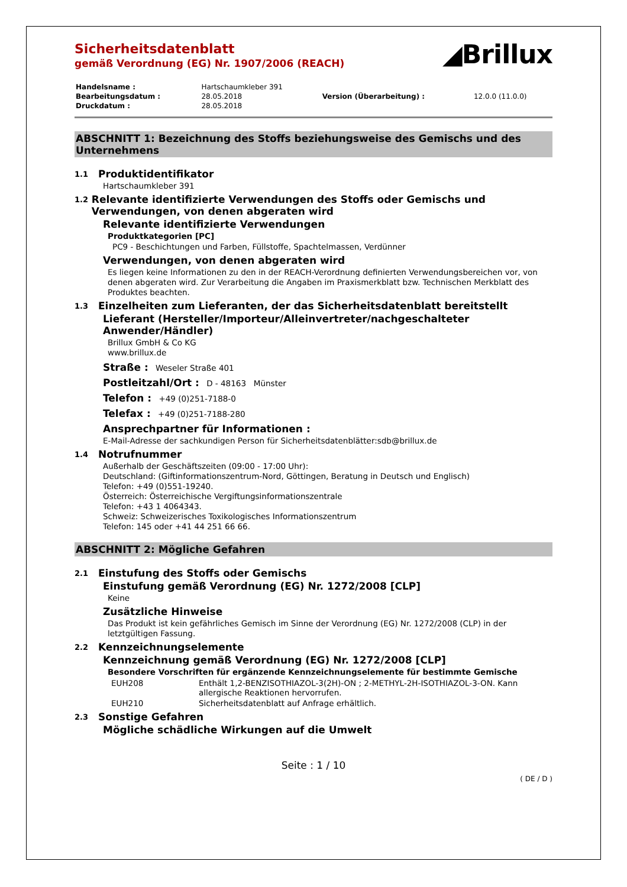◢Brillux
Sicherheitsdatenblatt
gemäß Verordnung (EG) Nr. 1907/2006 (REACH)
| Handelsname : | Hartschaumkleber 391 | | |
| Bearbeitungsdatum : | 28.05.2018 | Version (Überarbeitung) : | 12.0.0 (11.0.0) |
| Druckdatum : | 28.05.2018 | | |
ABSCHNITT 1: Bezeichnung des Stoffs beziehungsweise des Gemischs und des Unternehmens
1.1 Produktidentifikator
Hartschaumkleber 391
1.2 Relevante identifizierte Verwendungen des Stoffs oder Gemischs und Verwendungen, von denen abgeraten wird
Relevante identifizierte Verwendungen
Produktkategorien [PC]
PC9 - Beschichtungen und Farben, Füllstoffe, Spachtelmassen, Verdünner
Verwendungen, von denen abgeraten wird
Es liegen keine Informationen zu den in der REACH-Verordnung definierten Verwendungsbereichen vor, von denen abgeraten wird. Zur Verarbeitung die Angaben im Praxismerkblatt bzw. Technischen Merkblatt des Produktes beachten.
1.3 Einzelheiten zum Lieferanten, der das Sicherheitsdatenblatt bereitstellt
Lieferant (Hersteller/Importeur/Alleinvertreter/nachgeschalteter Anwender/Händler)
Brillux GmbH & Co KG
www.brillux.de
Straße : Weseler Straße 401
Postleitzahl/Ort : D - 48163 Münster
Telefon : +49 (0)251-7188-0
Telefax : +49 (0)251-7188-280
Ansprechpartner für Informationen :
E-Mail-Adresse der sachkundigen Person für Sicherheitsdatenblätter:sdb@brillux.de
1.4 Notrufnummer
Außerhalb der Geschäftszeiten (09:00 - 17:00 Uhr):
Deutschland: (Giftinformationszentrum-Nord, Göttingen, Beratung in Deutsch und Englisch)
Telefon: +49 (0)551-19240.
Österreich: Österreichische Vergiftungsinformationszentrale
Telefon: +43 1 4064343.
Schweiz: Schweizerisches Toxikologisches Informationszentrum
Telefon: 145 oder +41 44 251 66 66.
ABSCHNITT 2: Mögliche Gefahren
2.1 Einstufung des Stoffs oder Gemischs
Einstufung gemäß Verordnung (EG) Nr. 1272/2008 [CLP]
Keine
Zusätzliche Hinweise
Das Produkt ist kein gefährliches Gemisch im Sinne der Verordnung (EG) Nr. 1272/2008 (CLP) in der letztgültigen Fassung.
2.2 Kennzeichnungselemente
Kennzeichnung gemäß Verordnung (EG) Nr. 1272/2008 [CLP]
Besondere Vorschriften für ergänzende Kennzeichnungselemente für bestimmte Gemische
| EUH208 | Enthält 1,2-BENZISOTHIAZOL-3(2H)-ON ; 2-METHYL-2H-ISOTHIAZOL-3-ON. Kann allergische Reaktionen hervorrufen. |
| EUH210 | Sicherheitsdatenblatt auf Anfrage erhältlich. |
2.3 Sonstige Gefahren
Mögliche schädliche Wirkungen auf die Umwelt
Seite : 1 / 10
( DE / D )